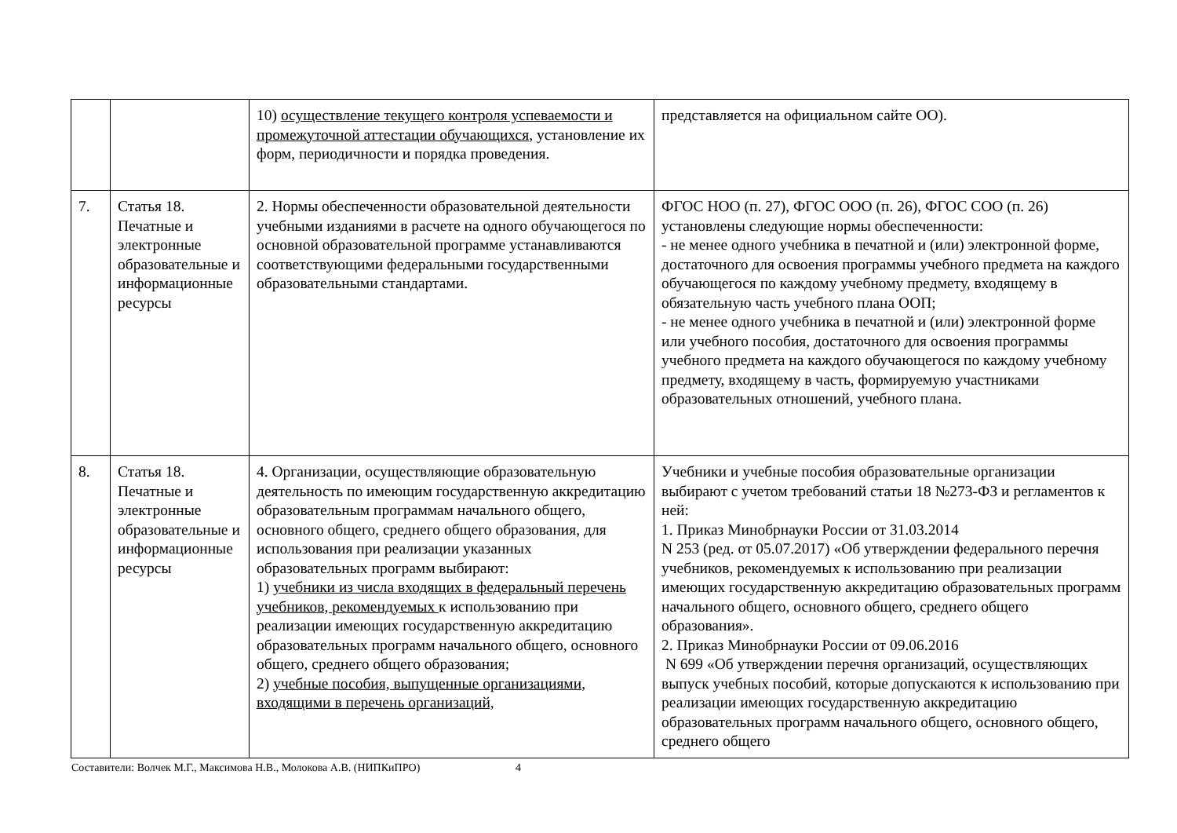| | | 10) осуществление текущего контроля успеваемости и промежуточной аттестации обучающихся , установление их форм, периодичности и порядка проведения. | представляется на официальном сайте ОО). |
| 7. | Статья 18. Печатные и электронные образовательные и информационные ресурсы | 2. Нормы обеспеченности образовательной деятельности учебными изданиями в расчете на одного обучающегося по основной образовательной программе устанавливаются соответствующими федеральными государственными образовательными стандартами. | ФГОС НОО (п. 27), ФГОС ООО (п. 26), ФГОС СОО (п. 26) установлены следующие нормы обеспеченности: - не менее одного учебника в печатной и (или) электронной форме, достаточного для освоения программы учебного предмета на каждого обучающегося по каждому учебному предмету, входящему в обязательную часть учебного плана ООП; - не менее одного учебника в печатной и (или) электронной форме или учебного пособия, достаточного для освоения программы учебного предмета на каждого обучающегося по каждому учебному предмету, входящему в часть, формируемую участниками образовательных отношений, учебного плана. |
| 8. | Статья 18. Печатные и электронные образовательные и информационные ресурсы | 4. Организации, осуществляющие образовательную деятельность по имеющим государственную аккредитацию образовательным программам начального общего, основного общего, среднего общего образования, для использования при реализации указанных образовательных программ выбирают: 1) учебники из числа входящих в федеральный перечень учебников, рекомендуемых к использованию при реализации имеющих государственную аккредитацию образовательных программ начального общего, основного общего, среднего общего образования; 2) учебные пособия, выпущенные организациями, входящими в перечень организаций, | Учебники и учебные пособия образовательные организации выбирают с учетом требований статьи 18 №273-ФЗ и регламентов к ней: 1. Приказ Минобрнауки России от 31.03.2014 N 253 (ред. от 05.07.2017) «Об утверждении федерального перечня учебников, рекомендуемых к использованию при реализации имеющих государственную аккредитацию образовательных программ начального общего, основного общего, среднего общего образования». 2. Приказ Минобрнауки России от 09.06.2016 N 699 «Об утверждении перечня организаций, осуществляющих выпуск учебных пособий, которые допускаются к использованию при реализации имеющих государственную аккредитацию образовательных программ начального общего, основного общего, среднего общего |
Составители: Волчек М.Г., Максимова Н.В., Молокова А.В. (НИПКиПРО) 4